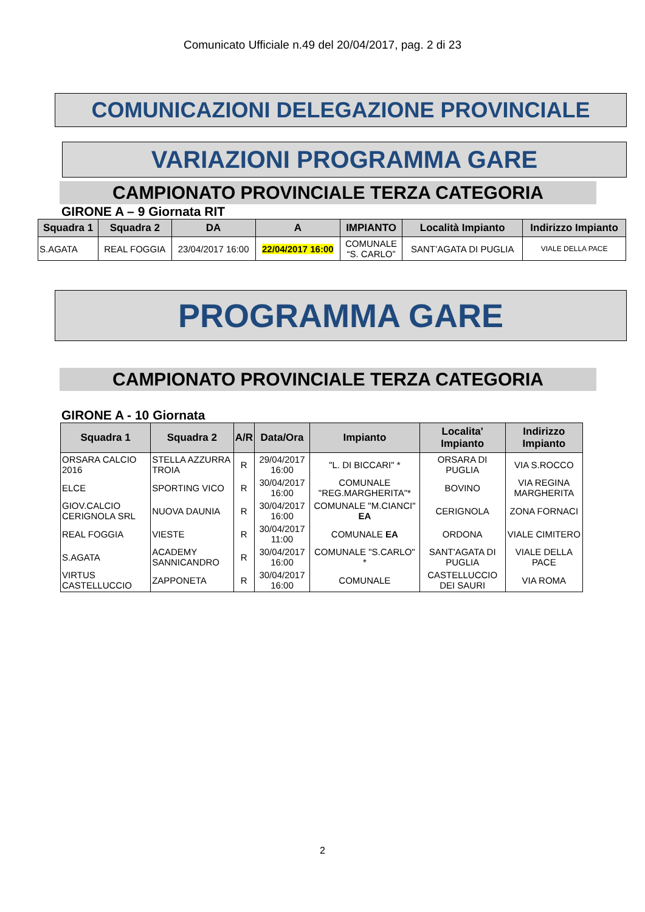Comunicato Ufficiale n.49 del 20/04/2017, pag. 2 di 23
COMUNICAZIONI DELEGAZIONE PROVINCIALE
VARIAZIONI PROGRAMMA GARE
CAMPIONATO PROVINCIALE TERZA CATEGORIA
GIRONE A – 9 Giornata RIT
| Squadra 1 | Squadra 2 | DA | A | IMPIANTO | Località Impianto | Indirizzo Impianto |
| --- | --- | --- | --- | --- | --- | --- |
| S.AGATA | REAL FOGGIA | 23/04/2017 16:00 | 22/04/2017 16:00 | COMUNALE “S. CARLO” | SANT’AGATA DI PUGLIA | VIALE DELLA PACE |
PROGRAMMA GARE
CAMPIONATO PROVINCIALE TERZA CATEGORIA
GIRONE A - 10 Giornata
| Squadra 1 | Squadra 2 | A/R | Data/Ora | Impianto | Localita' Impianto | Indirizzo Impianto |
| --- | --- | --- | --- | --- | --- | --- |
| ORSARA CALCIO 2016 | STELLA AZZURRA TROIA | R | 29/04/2017 16:00 | "L. DI BICCARI" * | ORSARA DI PUGLIA | VIA S.ROCCO |
| ELCE | SPORTING VICO | R | 30/04/2017 16:00 | COMUNALE "REG.MARGHERITA"* | BOVINO | VIA REGINA MARGHERITA |
| GIOV.CALCIO CERIGNOLA SRL | NUOVA DAUNIA | R | 30/04/2017 16:00 | COMUNALE "M.CIANCI" EA | CERIGNOLA | ZONA FORNACI |
| REAL FOGGIA | VIESTE | R | 30/04/2017 11:00 | COMUNALE EA | ORDONA | VIALE CIMITERO |
| S.AGATA | ACADEMY SANNICANDRO | R | 30/04/2017 16:00 | COMUNALE "S.CARLO" * | SANT'AGATA DI PUGLIA | VIALE DELLA PACE |
| VIRTUS CASTELLUCCIO | ZAPPONETA | R | 30/04/2017 16:00 | COMUNALE | CASTELLUCCIO DEI SAURI | VIA ROMA |
2